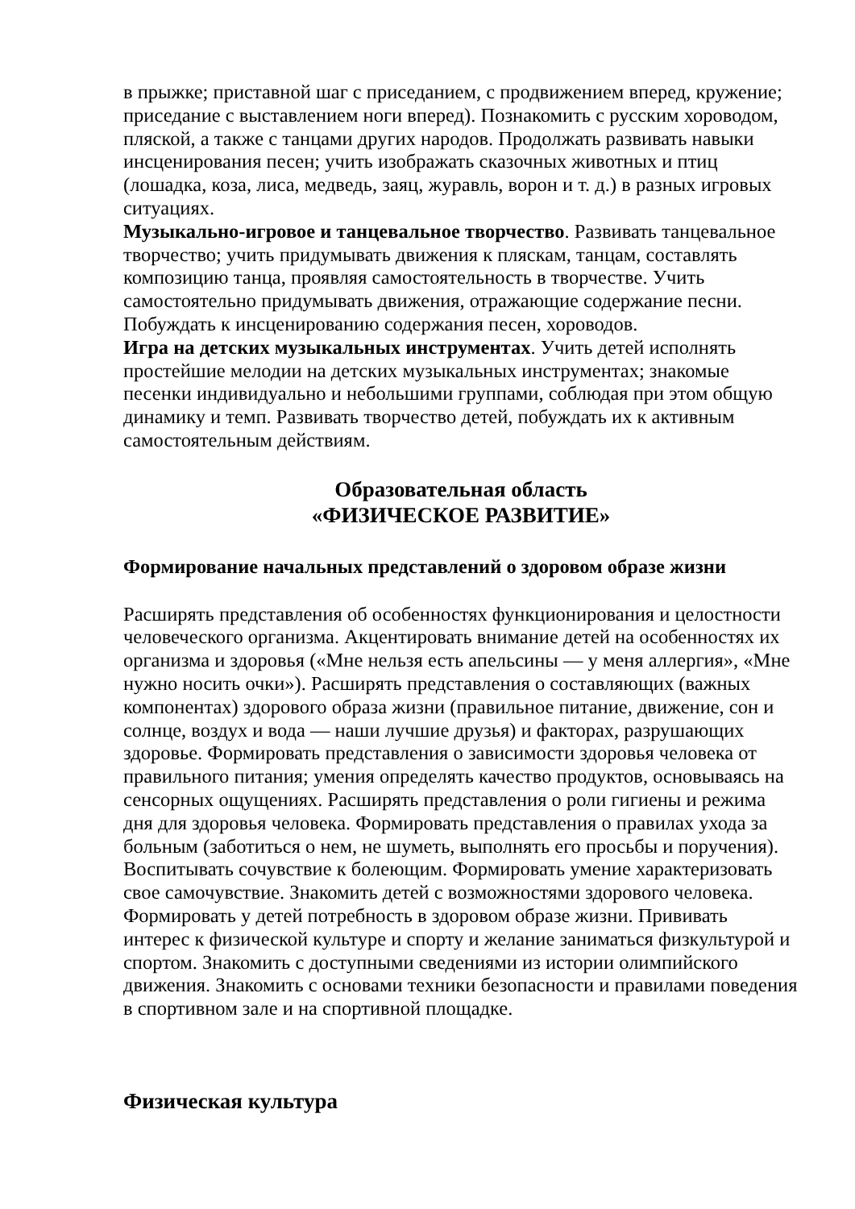в прыжке; приставной шаг с приседанием, с продвижением вперед, кружение; приседание с выставлением ноги вперед). Познакомить с русским хороводом, пляской, а также с танцами других народов. Продолжать развивать навыки инсценирования песен; учить изображать сказочных животных и птиц (лошадка, коза, лиса, медведь, заяц, журавль, ворон и т. д.) в разных игровых ситуациях.
Музыкально-игровое и танцевальное творчество. Развивать танцевальное творчество; учить придумывать движения к пляскам, танцам, составлять композицию танца, проявляя самостоятельность в творчестве. Учить самостоятельно придумывать движения, отражающие содержание песни. Побуждать к инсценированию содержания песен, хороводов.
Игра на детских музыкальных инструментах. Учить детей исполнять простейшие мелодии на детских музыкальных инструментах; знакомые песенки индивидуально и небольшими группами, соблюдая при этом общую динамику и темп. Развивать творчество детей, побуждать их к активным самостоятельным действиям.
Образовательная область
«ФИЗИЧЕСКОЕ РАЗВИТИЕ»
Формирование начальных представлений о здоровом образе жизни
Расширять представления об особенностях функционирования и целостности человеческого организма. Акцентировать внимание детей на особенностях их организма и здоровья («Мне нельзя есть апельсины — у меня аллергия», «Мне нужно носить очки»). Расширять представления о составляющих (важных компонентах) здорового образа жизни (правильное питание, движение, сон и солнце, воздух и вода — наши лучшие друзья) и факторах, разрушающих здоровье. Формировать представления о зависимости здоровья человека от правильного питания; умения определять качество продуктов, основываясь на сенсорных ощущениях. Расширять представления о роли гигиены и режима дня для здоровья человека. Формировать представления о правилах ухода за больным (заботиться о нем, не шуметь, выполнять его просьбы и поручения). Воспитывать сочувствие к болеющим. Формировать умение характеризовать свое самочувствие. Знакомить детей с возможностями здорового человека. Формировать у детей потребность в здоровом образе жизни. Прививать интерес к физической культуре и спорту и желание заниматься физкультурой и спортом. Знакомить с доступными сведениями из истории олимпийского движения. Знакомить с основами техники безопасности и правилами поведения в спортивном зале и на спортивной площадке.
Физическая культура